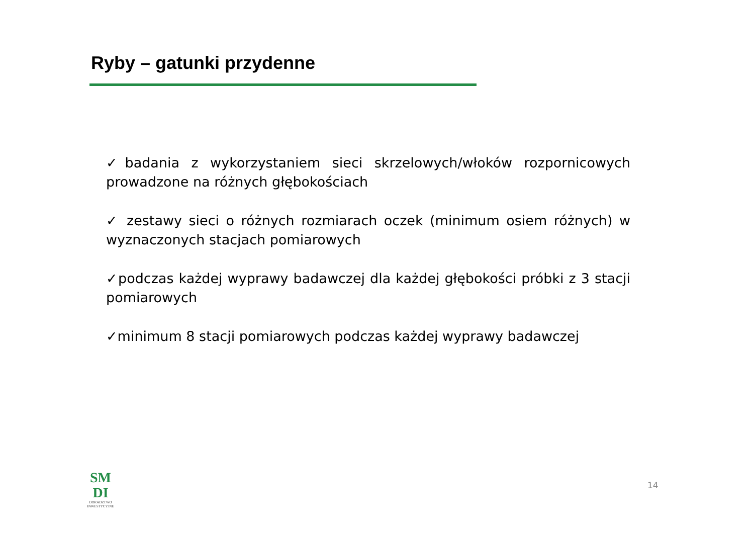Ryby – gatunki przydenne
✓badania z wykorzystaniem sieci skrzelowych/włoków rozpornicowych prowadzone na różnych głębokościach
✓ zestawy sieci o różnych rozmiarach oczek (minimum osiem różnych) w wyznaczonych stacjach pomiarowych
✓podczas każdej wyprawy badawczej dla każdej głębokości próbki z 3 stacji pomiarowych
✓minimum 8 stacji pomiarowych podczas każdej wyprawy badawczej
SM
DI
DORADZTWO
INWESTYCYJNE
14